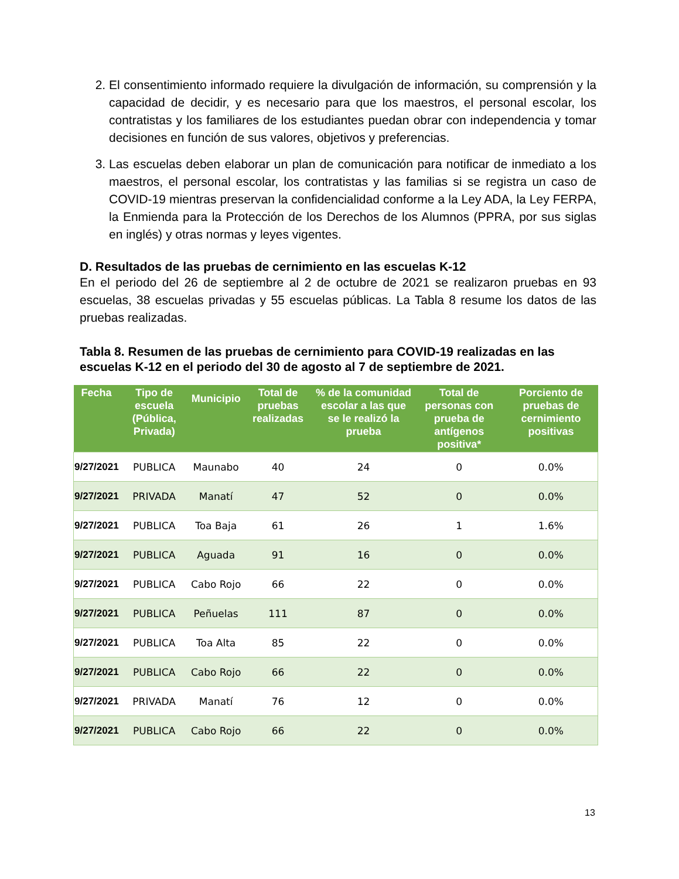2. El consentimiento informado requiere la divulgación de información, su comprensión y la capacidad de decidir, y es necesario para que los maestros, el personal escolar, los contratistas y los familiares de los estudiantes puedan obrar con independencia y tomar decisiones en función de sus valores, objetivos y preferencias.
3. Las escuelas deben elaborar un plan de comunicación para notificar de inmediato a los maestros, el personal escolar, los contratistas y las familias si se registra un caso de COVID-19 mientras preservan la confidencialidad conforme a la Ley ADA, la Ley FERPA, la Enmienda para la Protección de los Derechos de los Alumnos (PPRA, por sus siglas en inglés) y otras normas y leyes vigentes.
D. Resultados de las pruebas de cernimiento en las escuelas K-12
En el periodo del 26 de septiembre al 2 de octubre de 2021 se realizaron pruebas en 93 escuelas, 38 escuelas privadas y 55 escuelas públicas. La Tabla 8 resume los datos de las pruebas realizadas.
Tabla 8. Resumen de las pruebas de cernimiento para COVID-19 realizadas en las escuelas K-12 en el periodo del 30 de agosto al 7 de septiembre de 2021.
| Fecha | Tipo de escuela (Pública, Privada) | Municipio | Total de pruebas realizadas | % de la comunidad escolar a las que se le realizó la prueba | Total de personas con prueba de antígenos positiva* | Porciento de pruebas de cernimiento positivas |
| --- | --- | --- | --- | --- | --- | --- |
| 9/27/2021 | PUBLICA | Maunabo | 40 | 24 | 0 | 0.0% |
| 9/27/2021 | PRIVADA | Manatí | 47 | 52 | 0 | 0.0% |
| 9/27/2021 | PUBLICA | Toa Baja | 61 | 26 | 1 | 1.6% |
| 9/27/2021 | PUBLICA | Aguada | 91 | 16 | 0 | 0.0% |
| 9/27/2021 | PUBLICA | Cabo Rojo | 66 | 22 | 0 | 0.0% |
| 9/27/2021 | PUBLICA | Peñuelas | 111 | 87 | 0 | 0.0% |
| 9/27/2021 | PUBLICA | Toa Alta | 85 | 22 | 0 | 0.0% |
| 9/27/2021 | PUBLICA | Cabo Rojo | 66 | 22 | 0 | 0.0% |
| 9/27/2021 | PRIVADA | Manatí | 76 | 12 | 0 | 0.0% |
| 9/27/2021 | PUBLICA | Cabo Rojo | 66 | 22 | 0 | 0.0% |
13